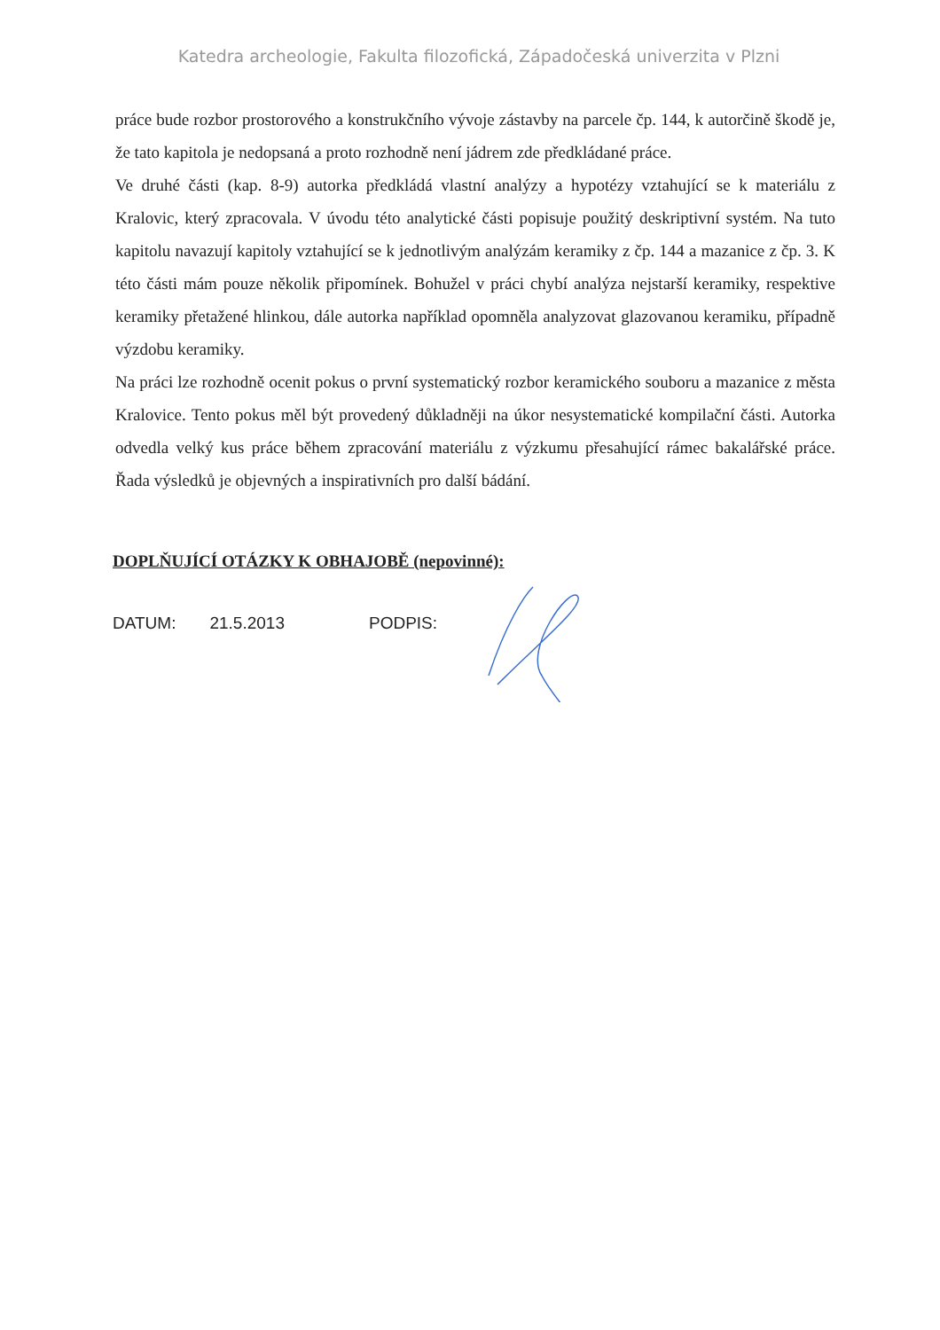Katedra archeologie, Fakulta filozofická, Západočeská univerzita v Plzni
práce bude rozbor prostorového a konstrukčního vývoje zástavby na parcele čp. 144, k autorčině škodě je, že tato kapitola je nedopsaná a proto rozhodně není jádrem zde předkládané práce.
Ve druhé části (kap. 8-9) autorka předkládá vlastní analýzy a hypotézy vztahující se k materiálu z Kralovic, který zpracovala. V úvodu této analytické části popisuje použitý deskriptivní systém. Na tuto kapitolu navazují kapitoly vztahující se k jednotlivým analýzám keramiky z čp. 144 a mazanice z čp. 3. K této části mám pouze několik připomínek. Bohužel v práci chybí analýza nejstarší keramiky, respektive keramiky přetažené hlinkou, dále autorka například opomněla analyzovat glazovanou keramiku, případně výzdobu keramiky.
Na práci lze rozhodně ocenit pokus o první systematický rozbor keramického souboru a mazanice z města Kralovice. Tento pokus měl být provedený důkladněji na úkor nesystematické kompilační části. Autorka odvedla velký kus práce během zpracování materiálu z výzkumu přesahující rámec bakalářské práce. Řada výsledků je objevných a inspirativních pro další bádání.
DOPLŇUJÍCÍ OTÁZKY K OBHAJOBĚ (nepovinné):
DATUM: 21.5.2013 PODPIS: